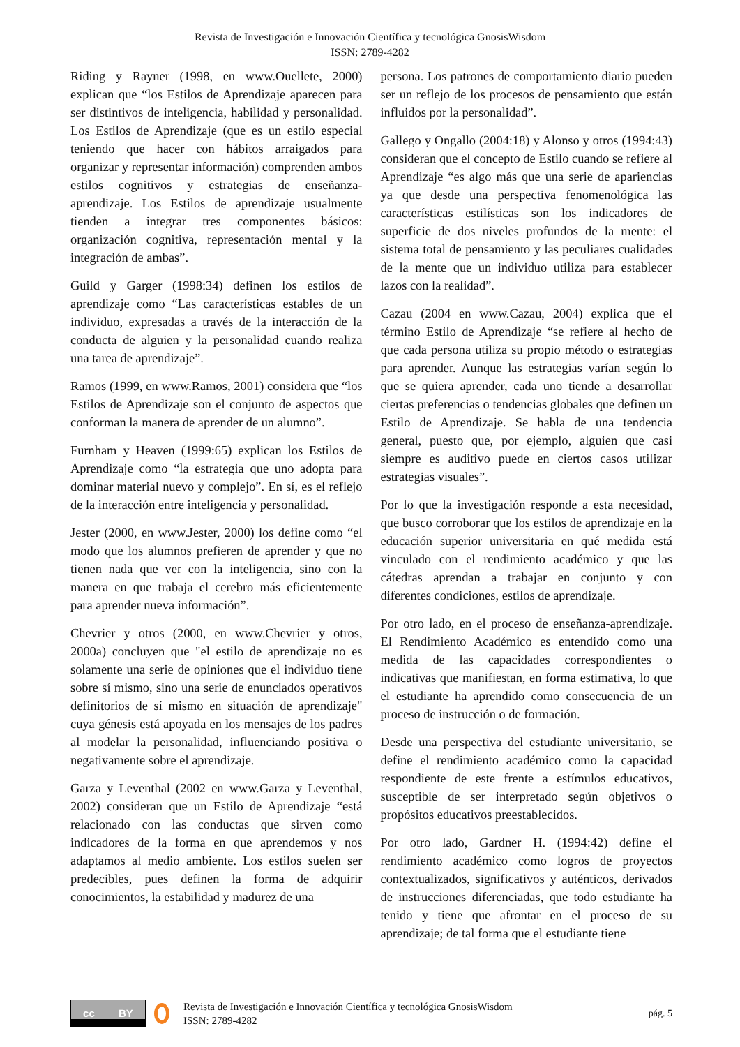Revista de Investigación e Innovación Científica y tecnológica GnosisWisdom
ISSN: 2789-4282
Riding y Rayner (1998, en www.Ouellete, 2000) explican que “los Estilos de Aprendizaje aparecen para ser distintivos de inteligencia, habilidad y personalidad. Los Estilos de Aprendizaje (que es un estilo especial teniendo que hacer con hábitos arraigados para organizar y representar información) comprenden ambos estilos cognitivos y estrategias de enseñanza-aprendizaje. Los Estilos de aprendizaje usualmente tienden a integrar tres componentes básicos: organización cognitiva, representación mental y la integración de ambas”.
Guild y Garger (1998:34) definen los estilos de aprendizaje como “Las características estables de un individuo, expresadas a través de la interacción de la conducta de alguien y la personalidad cuando realiza una tarea de aprendizaje”.
Ramos (1999, en www.Ramos, 2001) considera que “los Estilos de Aprendizaje son el conjunto de aspectos que conforman la manera de aprender de un alumno”.
Furnham y Heaven (1999:65) explican los Estilos de Aprendizaje como “la estrategia que uno adopta para dominar material nuevo y complejo”. En sí, es el reflejo de la interacción entre inteligencia y personalidad.
Jester (2000, en www.Jester, 2000) los define como “el modo que los alumnos prefieren de aprender y que no tienen nada que ver con la inteligencia, sino con la manera en que trabaja el cerebro más eficientemente para aprender nueva información”.
Chevrier y otros (2000, en www.Chevrier y otros, 2000a) concluyen que "el estilo de aprendizaje no es solamente una serie de opiniones que el individuo tiene sobre sí mismo, sino una serie de enunciados operativos definitorios de sí mismo en situación de aprendizaje" cuya génesis está apoyada en los mensajes de los padres al modelar la personalidad, influenciando positiva o negativamente sobre el aprendizaje.
Garza y Leventhal (2002 en www.Garza y Leventhal, 2002) consideran que un Estilo de Aprendizaje “está relacionado con las conductas que sirven como indicadores de la forma en que aprendemos y nos adaptamos al medio ambiente. Los estilos suelen ser predecibles, pues definen la forma de adquirir conocimientos, la estabilidad y madurez de una
persona. Los patrones de comportamiento diario pueden ser un reflejo de los procesos de pensamiento que están influidos por la personalidad”.
Gallego y Ongallo (2004:18) y Alonso y otros (1994:43) consideran que el concepto de Estilo cuando se refiere al Aprendizaje “es algo más que una serie de apariencias ya que desde una perspectiva fenomenológica las características estilísticas son los indicadores de superficie de dos niveles profundos de la mente: el sistema total de pensamiento y las peculiares cualidades de la mente que un individuo utiliza para establecer lazos con la realidad”.
Cazau (2004 en www.Cazau, 2004) explica que el término Estilo de Aprendizaje “se refiere al hecho de que cada persona utiliza su propio método o estrategias para aprender. Aunque las estrategias varían según lo que se quiera aprender, cada uno tiende a desarrollar ciertas preferencias o tendencias globales que definen un Estilo de Aprendizaje. Se habla de una tendencia general, puesto que, por ejemplo, alguien que casi siempre es auditivo puede en ciertos casos utilizar estrategias visuales”.
Por lo que la investigación responde a esta necesidad, que busco corroborar que los estilos de aprendizaje en la educación superior universitaria en qué medida está vinculado con el rendimiento académico y que las cátedras aprendan a trabajar en conjunto y con diferentes condiciones, estilos de aprendizaje.
Por otro lado, en el proceso de enseñanza-aprendizaje. El Rendimiento Académico es entendido como una medida de las capacidades correspondientes o indicativas que manifiestan, en forma estimativa, lo que el estudiante ha aprendido como consecuencia de un proceso de instrucción o de formación.
Desde una perspectiva del estudiante universitario, se define el rendimiento académico como la capacidad respondiente de este frente a estímulos educativos, susceptible de ser interpretado según objetivos o propósitos educativos preestablecidos.
Por otro lado, Gardner H. (1994:42) define el rendimiento académico como logros de proyectos contextualizados, significativos y auténticos, derivados de instrucciones diferenciadas, que todo estudiante ha tenido y tiene que afrontar en el proceso de su aprendizaje; de tal forma que el estudiante tiene
cc BY
Revista de Investigación e Innovación Científica y tecnológica GnosisWisdom
ISSN: 2789-4282
pág. 5